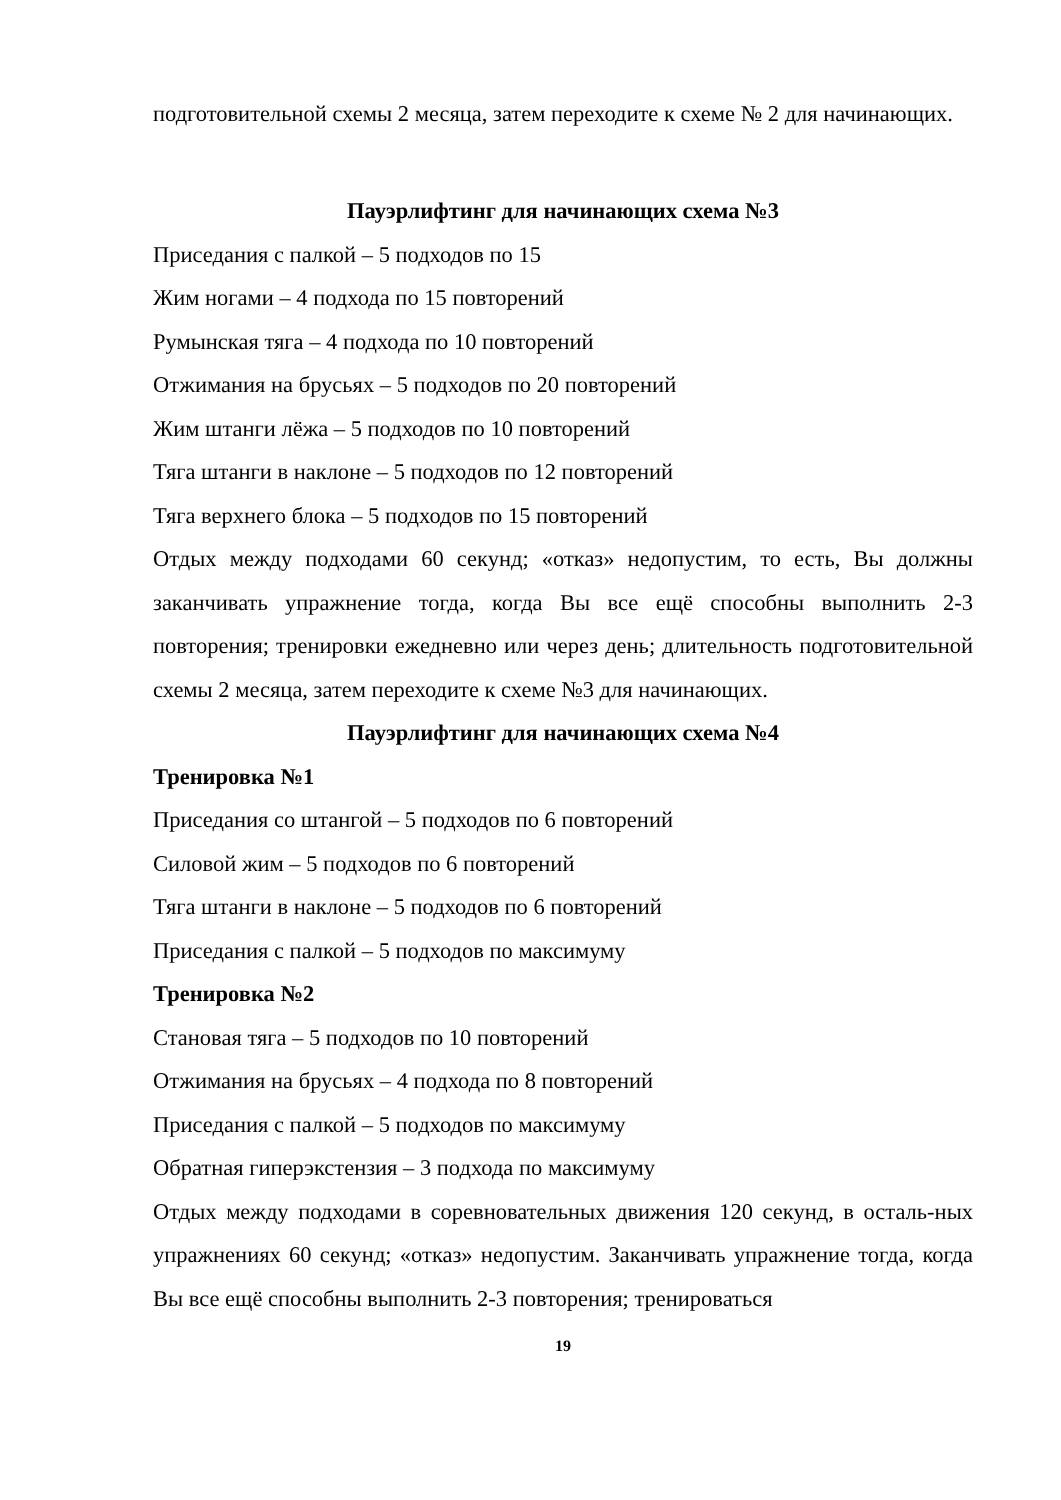подготовительной схемы 2 месяца, затем переходите к схеме № 2 для начинающих.
Пауэрлифтинг для начинающих схема №3
Приседания с палкой – 5 подходов по 15
Жим ногами – 4 подхода по 15 повторений
Румынская тяга – 4 подхода по 10 повторений
Отжимания на брусьях – 5 подходов по 20 повторений
Жим штанги лёжа – 5 подходов по 10 повторений
Тяга штанги в наклоне – 5 подходов по 12 повторений
Тяга верхнего блока – 5 подходов по 15 повторений
Отдых между подходами 60 секунд; «отказ» недопустим, то есть, Вы должны заканчивать упражнение тогда, когда Вы все ещё способны выполнить 2-3 повторения; тренировки ежедневно или через день; длительность подготовительной схемы 2 месяца, затем переходите к схеме №3 для начинающих.
Пауэрлифтинг для начинающих схема №4
Тренировка №1
Приседания со штангой – 5 подходов по 6 повторений
Силовой жим – 5 подходов по 6 повторений
Тяга штанги в наклоне – 5 подходов по 6 повторений
Приседания с палкой – 5 подходов по максимуму
Тренировка №2
Становая тяга – 5 подходов по 10 повторений
Отжимания на брусьях – 4 подхода по 8 повторений
Приседания с палкой – 5 подходов по максимуму
Обратная гиперэкстензия – 3 подхода по максимуму
Отдых между подходами в соревновательных движения 120 секунд, в осталь-ных упражнениях 60 секунд; «отказ» недопустим. Заканчивать упражнение тогда, когда Вы все ещё способны выполнить 2-3 повторения; тренироваться
19